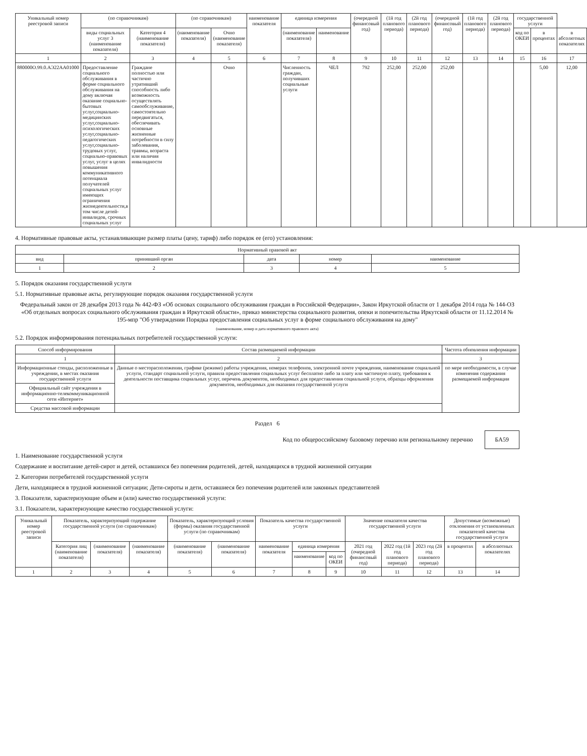| Уникальный номер реестровой записи | (по справочникам) | | (по справочникам) | | наименование показателя | единица измерения | | (очередной финансовый год) | (1й год планового периода) | (2й год планового периода) | (очередной финансовый год) | (1й год планового периода) | (2й год планового периода) | государственной услуги | | |
| --- | --- | --- | --- | --- | --- | --- | --- | --- | --- | --- | --- | --- | --- | --- | --- | --- |
| | виды социальных услуг 3 (наименование показателя) | Категория 4 (наименование показателя) | (наименование показателя) | Очно (наименование показателя) | | (наименование показателя) | наименование | | | | | | | код по ОКЕИ | в процентах | в абсолютных показателях |
| 1 | 2 | 3 | 4 | 5 | 6 | 7 | 8 | 9 | 10 | 11 | 12 | 13 | 14 | 15 | 16 | 17 |
| 880000О.99.0.АЭ22АА01000 | Предоставление социального обслуживания в форме социального обслуживания на дому включая оказание социально-бытовых услуг,социально-медицинских услуг,социально-психологических услуг,социально-педагогических услуг,социально-трудовых услуг, социально-правовых услуг, услуг в целях повышения коммуникативного потенциала получателей социальных услуг имеющих ограничения жизнедеятельности,в том числе детей-инвалидов, срочных социальных услуг | Граждане полностью или частично утративший способность либо возможность осуществлять самообслуживание, самостоятельно передвигаться, обеспечивать основные жизненные потребности в силу заболевания, травмы, возраста или наличия инвалидности | | Очно | | Численность граждан, получивших социальные услуги | ЧЕЛ | 792 | 252,00 | 252,00 | 252,00 | | | | 5,00 | 12,00 |
4. Нормативные правовые акты, устанавливающие размер платы (цену, тариф) либо порядок ее (его) установления:
| Нормативный правовой акт | | | | |
| --- | --- | --- | --- | --- |
| вид | принявший орган | дата | номер | наименование |
| 1 | 2 | 3 | 4 | 5 |
5. Порядок оказания государственной услуги
5.1. Нормативные правовые акты, регулирующие порядок оказания государственной услуги
Федеральный закон от 28 декабря 2013 года № 442-ФЗ «Об основах социального обслуживания граждан в Российской Федерации», Закон Иркутской области от 1 декабря 2014 года № 144-ОЗ «Об отдельных вопросах социального обслуживания граждан в Иркутской области», приказ министерства социального развития, опеки и попечительства Иркутской области от 11.12.2014 № 195-мпр "Об утверждении Порядка предоставления социальных услуг в форме социального обслуживания на дому"
(наименование, номер и дата нормативного правового акта)
5.2. Порядок информирования потенциальных потребителей государственной услуги:
| Способ информирования | Состав размещаемой информации | Частота обновления информации |
| --- | --- | --- |
| 1 | 2 | 3 |
| Информационные стенды, расположенные в учреждении, в местах оказания государственной услуги | Данные о месторасположении, графике (режиме) работы учреждения, номерах телефонов, электронной почте учреждения, наименование социальной услуги, стандарт социальной услуги, правила предоставления социальных услуг бесплатно либо за плату или частичную плату, требования к деятельности поставщика социальных услуг, перечень документов, необходимых для предоставления социальной услуги, образцы оформления документов, необходимых для оказания государственной услуги | по мере необходимости, в случае изменения содержания размещаемой информации |
| Официальный сайт учреждения в информационно-телекоммуникационной сети «Интернет» | | |
| Средства массовой информации | | |
Раздел 6
Код по общероссийскому базовому перечню или региональному перечню БА59
1. Наименование государственной услуги
Содержание и воспитание детей-сирот и детей, оставшихся без попечения родителей, детей, находящихся в трудной жизненной ситуации
2. Категории потребителей государственной услуги
Дети, находящиеся в трудной жизненной ситуации; Дети-сироты и дети, оставшиеся без попечения родителей или законных представителей
3. Показатели, характеризующие объем и (или) качество государственной услуги:
3.1. Показатели, характеризующие качество государственной услуги:
| Уникальный номер реестровой записи | Показатель, характеризующий содержание государственной услуги (по справочникам) | | | Показатель, характеризующий условия (формы) оказания государственной услуги (по справочникам) | | Показатель качества государственной услуги | | | Значение показателя качества государственной услуги | | | Допустимые (возможные) отклонения от установленных показателей качества государственной услуги | |
| --- | --- | --- | --- | --- | --- | --- | --- | --- | --- | --- | --- | --- | --- |
| | Категория лиц (наименование показателя) | (наименование показателя) | (наименование показателя) | (наименование показателя) | (наименование показателя) | наименование показателя | единица измерения | | 2021 год (очередной финансовый год) | 2022 год (1й год планового периода) | 2023 год (2й год планового периода) | в процентах | в абсолютных показателях |
| | | | | | | | наименование | код по ОКЕИ | | | | | |
| 1 | 2 | 3 | 4 | 5 | 6 | 7 | 8 | 9 | 10 | 11 | 12 | 13 | 14 |